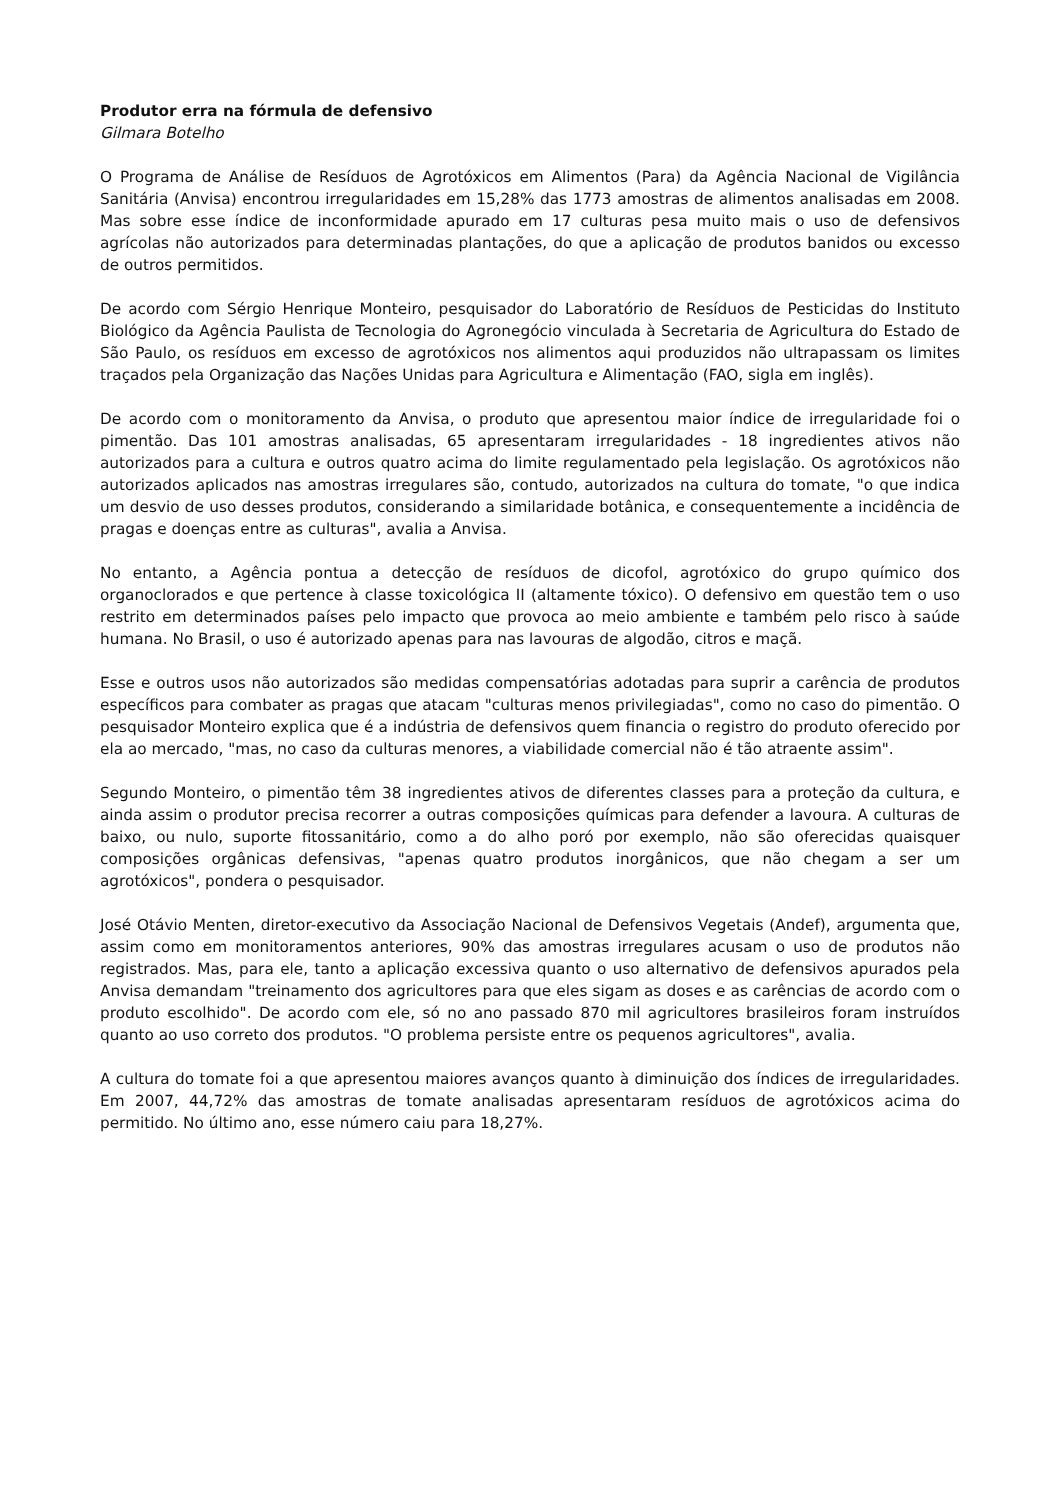Produtor erra na fórmula de defensivo
Gilmara Botelho
O Programa de Análise de Resíduos de Agrotóxicos em Alimentos (Para) da Agência Nacional de Vigilância Sanitária (Anvisa) encontrou irregularidades em 15,28% das 1773 amostras de alimentos analisadas em 2008. Mas sobre esse índice de inconformidade apurado em 17 culturas pesa muito mais o uso de defensivos agrícolas não autorizados para determinadas plantações, do que a aplicação de produtos banidos ou excesso de outros permitidos.
De acordo com Sérgio Henrique Monteiro, pesquisador do Laboratório de Resíduos de Pesticidas do Instituto Biológico da Agência Paulista de Tecnologia do Agronegócio vinculada à Secretaria de Agricultura do Estado de São Paulo, os resíduos em excesso de agrotóxicos nos alimentos aqui produzidos não ultrapassam os limites traçados pela Organização das Nações Unidas para Agricultura e Alimentação (FAO, sigla em inglês).
De acordo com o monitoramento da Anvisa, o produto que apresentou maior índice de irregularidade foi o pimentão. Das 101 amostras analisadas, 65 apresentaram irregularidades - 18 ingredientes ativos não autorizados para a cultura e outros quatro acima do limite regulamentado pela legislação. Os agrotóxicos não autorizados aplicados nas amostras irregulares são, contudo, autorizados na cultura do tomate, "o que indica um desvio de uso desses produtos, considerando a similaridade botânica, e consequentemente a incidência de pragas e doenças entre as culturas", avalia a Anvisa.
No entanto, a Agência pontua a detecção de resíduos de dicofol, agrotóxico do grupo químico dos organoclorados e que pertence à classe toxicológica II (altamente tóxico). O defensivo em questão tem o uso restrito em determinados países pelo impacto que provoca ao meio ambiente e também pelo risco à saúde humana. No Brasil, o uso é autorizado apenas para nas lavouras de algodão, citros e maçã.
Esse e outros usos não autorizados são medidas compensatórias adotadas para suprir a carência de produtos específicos para combater as pragas que atacam "culturas menos privilegiadas", como no caso do pimentão. O pesquisador Monteiro explica que é a indústria de defensivos quem financia o registro do produto oferecido por ela ao mercado, "mas, no caso da culturas menores, a viabilidade comercial não é tão atraente assim".
Segundo Monteiro, o pimentão têm 38 ingredientes ativos de diferentes classes para a proteção da cultura, e ainda assim o produtor precisa recorrer a outras composições químicas para defender a lavoura. A culturas de baixo, ou nulo, suporte fitossanitário, como a do alho poró por exemplo, não são oferecidas quaisquer composições orgânicas defensivas, "apenas quatro produtos inorgânicos, que não chegam a ser um agrotóxicos", pondera o pesquisador.
José Otávio Menten, diretor-executivo da Associação Nacional de Defensivos Vegetais (Andef), argumenta que, assim como em monitoramentos anteriores, 90% das amostras irregulares acusam o uso de produtos não registrados. Mas, para ele, tanto a aplicação excessiva quanto o uso alternativo de defensivos apurados pela Anvisa demandam "treinamento dos agricultores para que eles sigam as doses e as carências de acordo com o produto escolhido". De acordo com ele, só no ano passado 870 mil agricultores brasileiros foram instruídos quanto ao uso correto dos produtos. "O problema persiste entre os pequenos agricultores", avalia.
A cultura do tomate foi a que apresentou maiores avanços quanto à diminuição dos índices de irregularidades. Em 2007, 44,72% das amostras de tomate analisadas apresentaram resíduos de agrotóxicos acima do permitido. No último ano, esse número caiu para 18,27%.